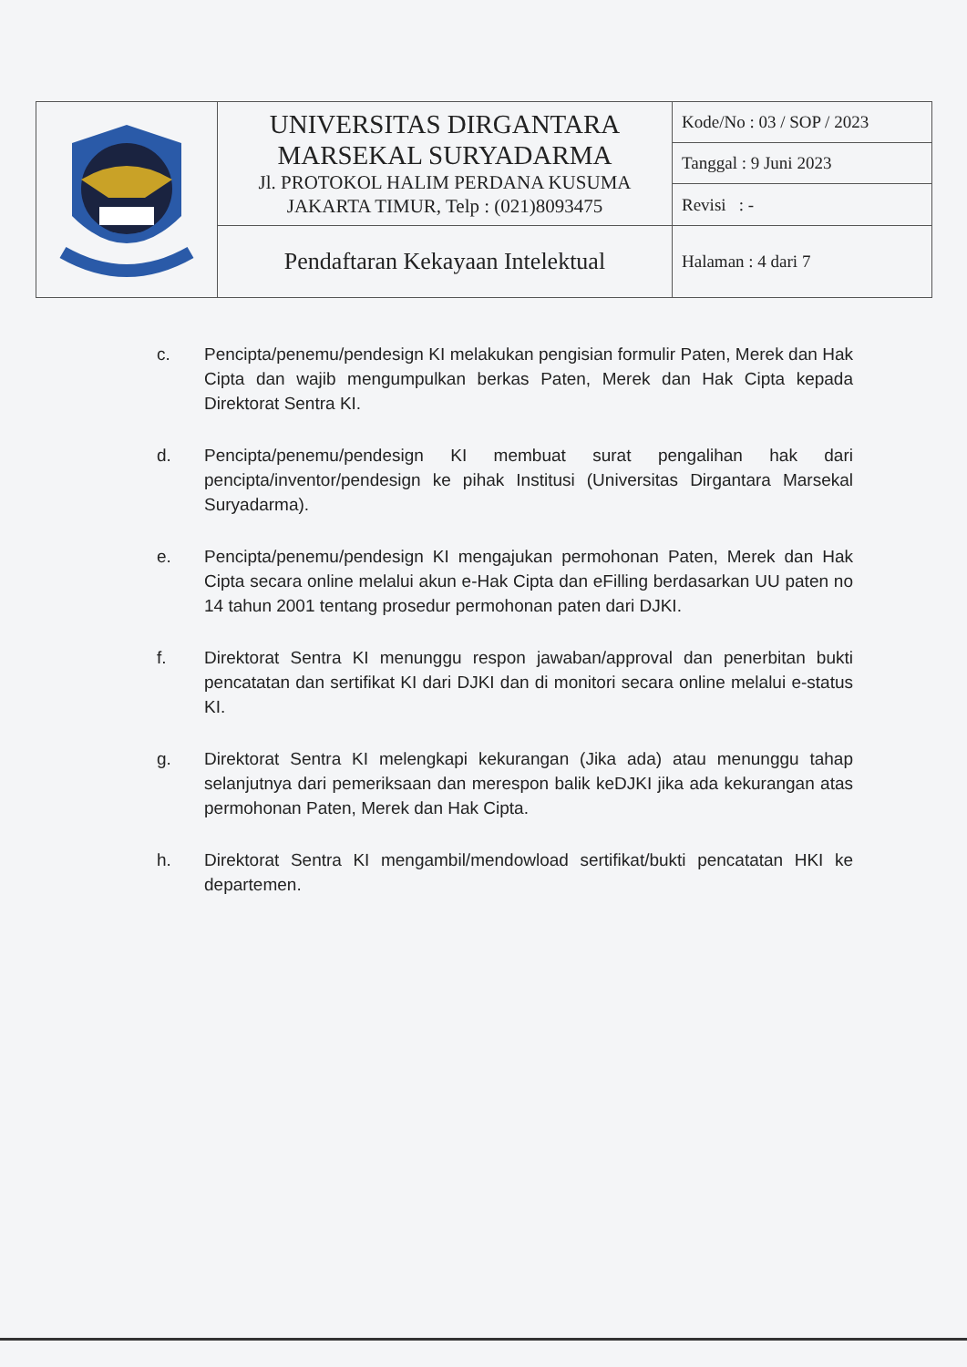| | UNIVERSITAS DIRGANTARA MARSEKAL SURYADARMA Jl. PROTOKOL HALIM PERDANA KUSUMA JAKARTA TIMUR, Telp : (021)8093475 | Kode/No : 03 / SOP / 2023 |
| | | Tanggal : 9 Juni 2023 |
| | | Revisi : - |
| | Pendaftaran Kekayaan Intelektual | Halaman : 4 dari 7 |
c. Pencipta/penemu/pendesign KI melakukan pengisian formulir Paten, Merek dan Hak Cipta dan wajib mengumpulkan berkas Paten, Merek dan Hak Cipta kepada Direktorat Sentra KI.
d. Pencipta/penemu/pendesign KI membuat surat pengalihan hak dari pencipta/inventor/pendesign ke pihak Institusi (Universitas Dirgantara Marsekal Suryadarma).
e. Pencipta/penemu/pendesign KI mengajukan permohonan Paten, Merek dan Hak Cipta secara online melalui akun e-Hak Cipta dan eFilling berdasarkan UU paten no 14 tahun 2001 tentang prosedur permohonan paten dari DJKI.
f. Direktorat Sentra KI menunggu respon jawaban/approval dan penerbitan bukti pencatatan dan sertifikat KI dari DJKI dan di monitori secara online melalui e-status KI.
g. Direktorat Sentra KI melengkapi kekurangan (Jika ada) atau menunggu tahap selanjutnya dari pemeriksaan dan merespon balik keDJKI jika ada kekurangan atas permohonan Paten, Merek dan Hak Cipta.
h. Direktorat Sentra KI mengambil/mendowload sertifikat/bukti pencatatan HKI ke departemen.